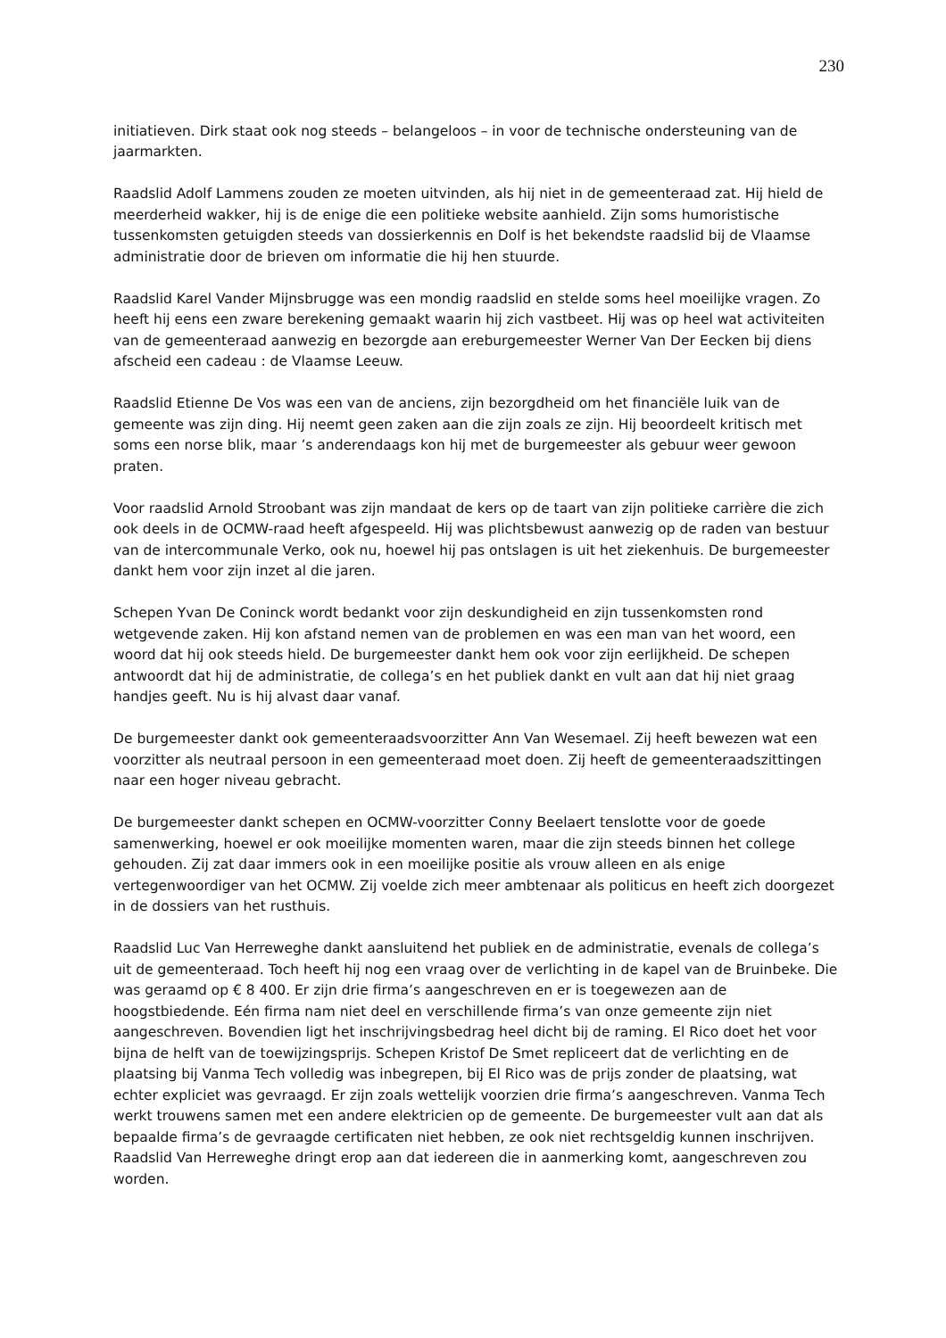230
initiatieven. Dirk staat ook nog steeds – belangeloos – in voor de technische ondersteuning van de jaarmarkten.
Raadslid Adolf Lammens zouden ze moeten uitvinden, als hij niet in de gemeenteraad zat. Hij hield de meerderheid wakker, hij is de enige die een politieke website aanhield. Zijn soms humoristische tussenkomsten getuigden steeds van dossierkennis en Dolf is het bekendste raadslid bij de Vlaamse administratie door de brieven om informatie die hij hen stuurde.
Raadslid Karel Vander Mijnsbrugge was een mondig raadslid en stelde soms heel moeilijke vragen. Zo heeft hij eens een zware berekening gemaakt waarin hij zich vastbeet. Hij was op heel wat activiteiten van de gemeenteraad aanwezig en bezorgde aan ereburgemeester Werner Van Der Eecken bij diens afscheid een cadeau : de Vlaamse Leeuw.
Raadslid Etienne De Vos was een van de anciens, zijn bezorgdheid om het financiële luik van de gemeente was zijn ding. Hij neemt geen zaken aan die zijn zoals ze zijn. Hij beoordeelt kritisch met soms een norse blik, maar ’s anderendaags kon hij met de burgemeester als gebuur weer gewoon praten.
Voor raadslid Arnold Stroobant was zijn mandaat de kers op de taart van zijn politieke carrière die zich ook deels in de OCMW-raad heeft afgespeeld. Hij was plichtsbewust aanwezig op de raden van bestuur van de intercommunale Verko, ook nu, hoewel hij pas ontslagen is uit het ziekenhuis. De burgemeester dankt hem voor zijn inzet al die jaren.
Schepen Yvan De Coninck wordt bedankt voor zijn deskundigheid en zijn tussenkomsten rond wetgevende zaken. Hij kon afstand nemen van de problemen en was een man van het woord, een woord dat hij ook steeds hield. De burgemeester dankt hem ook voor zijn eerlijkheid. De schepen antwoordt dat hij de administratie, de collega’s en het publiek dankt en vult aan dat hij niet graag handjes geeft. Nu is hij alvast daar vanaf.
De burgemeester dankt ook gemeenteraadsvoorzitter Ann Van Wesemael. Zij heeft bewezen wat een voorzitter als neutraal persoon in een gemeenteraad moet doen. Zij heeft de gemeenteraadszittingen naar een hoger niveau gebracht.
De burgemeester dankt schepen en OCMW-voorzitter Conny Beelaert tenslotte voor de goede samenwerking, hoewel er ook moeilijke momenten waren, maar die zijn steeds binnen het college gehouden. Zij zat daar immers ook in een moeilijke positie als vrouw alleen en als enige vertegenwoordiger van het OCMW. Zij voelde zich meer ambtenaar als politicus en heeft zich doorgezet in de dossiers van het rusthuis.
Raadslid Luc Van Herreweghe dankt aansluitend het publiek en de administratie, evenals de collega’s uit de gemeenteraad. Toch heeft hij nog een vraag over de verlichting in de kapel van de Bruinbeke. Die was geraamd op € 8 400. Er zijn drie firma’s aangeschreven en er is toegewezen aan de hoogstbiedende. Eén firma nam niet deel en verschillende firma’s van onze gemeente zijn niet aangeschreven. Bovendien ligt het inschrijvingsbedrag heel dicht bij de raming. El Rico doet het voor bijna de helft van de toewijzingsprijs. Schepen Kristof De Smet repliceert dat de verlichting en de plaatsing bij Vanma Tech volledig was inbegrepen, bij El Rico was de prijs zonder de plaatsing, wat echter expliciet was gevraagd. Er zijn zoals wettelijk voorzien drie firma’s aangeschreven. Vanma Tech werkt trouwens samen met een andere elektricien op de gemeente. De burgemeester vult aan dat als bepaalde firma’s de gevraagde certificaten niet hebben, ze ook niet rechtsgeldig kunnen inschrijven. Raadslid Van Herreweghe dringt erop aan dat iedereen die in aanmerking komt, aangeschreven zou worden.